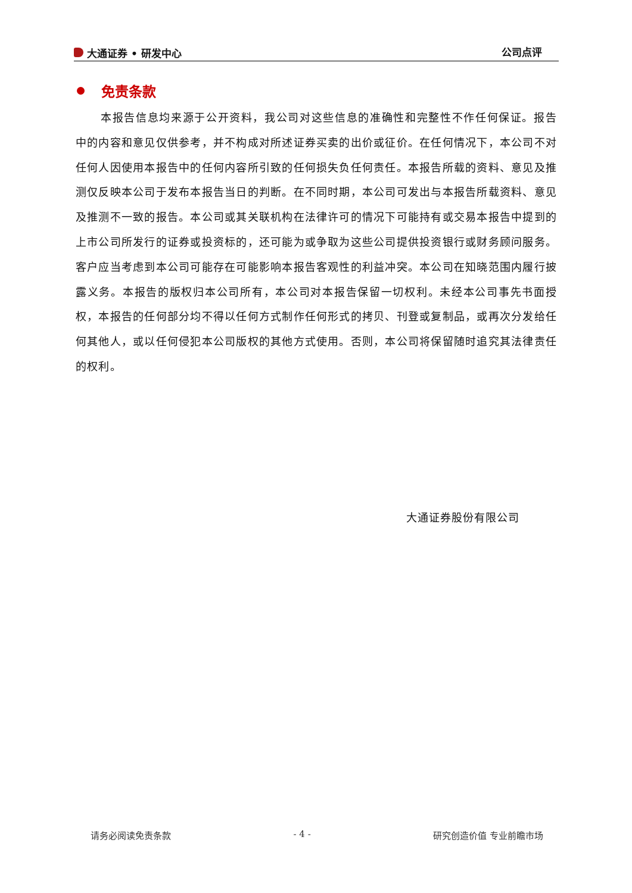大通证券 • 研发中心 公司点评
免责条款
本报告信息均来源于公开资料，我公司对这些信息的准确性和完整性不作任何保证。报告中的内容和意见仅供参考，并不构成对所述证券买卖的出价或征价。在任何情况下，本公司不对任何人因使用本报告中的任何内容所引致的任何损失负任何责任。本报告所载的资料、意见及推测仅反映本公司于发布本报告当日的判断。在不同时期，本公司可发出与本报告所载资料、意见及推测不一致的报告。本公司或其关联机构在法律许可的情况下可能持有或交易本报告中提到的上市公司所发行的证券或投资标的，还可能为或争取为这些公司提供投资银行或财务顾问服务。客户应当考虑到本公司可能存在可能影响本报告客观性的利益冲突。本公司在知晓范围内履行披露义务。本报告的版权归本公司所有，本公司对本报告保留一切权利。未经本公司事先书面授权，本报告的任何部分均不得以任何方式制作任何形式的拷贝、刊登或复制品，或再次分发给任何其他人，或以任何侵犯本公司版权的其他方式使用。否则，本公司将保留随时追究其法律责任的权利。
大通证券股份有限公司
请务必阅读免责条款 - 4 - 研究创造价值 专业前瞻市场